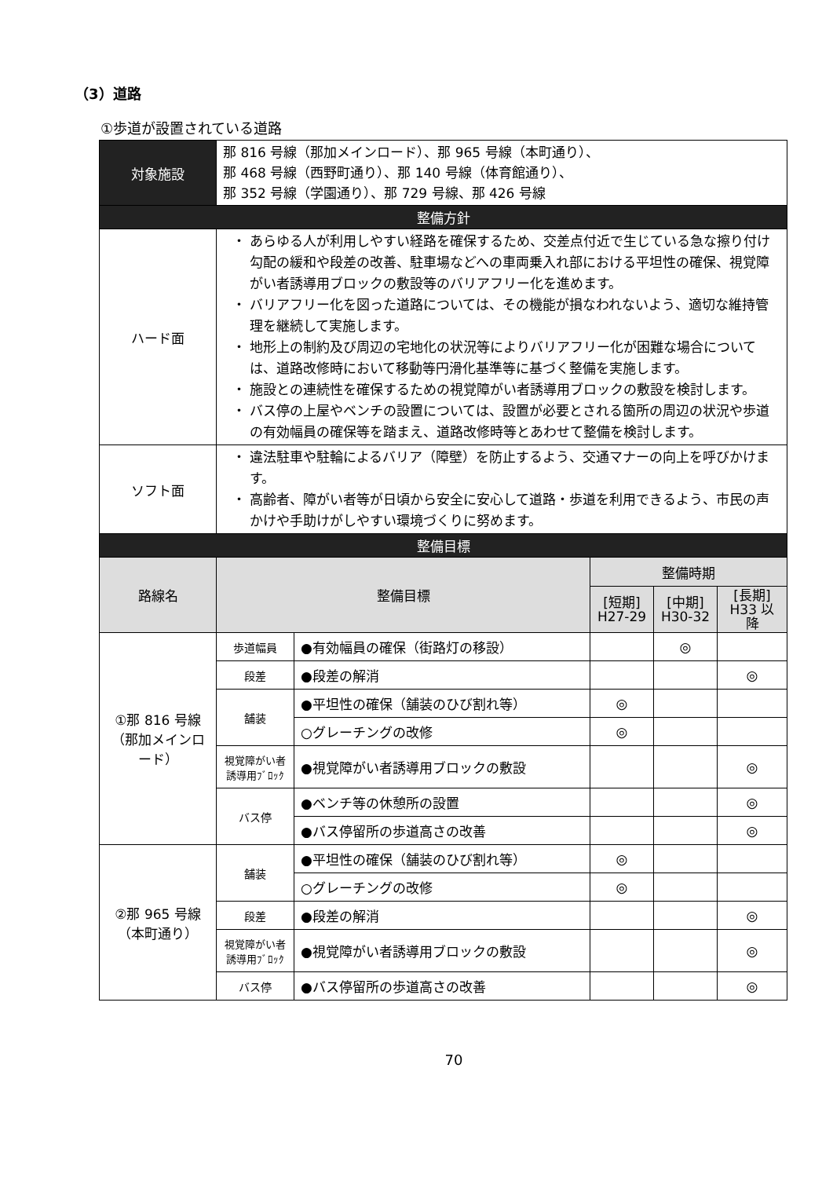（3）道路
①歩道が設置されている道路
| 対象施設 | 那 816 号線（那加メインロード）、那 965 号線（本町通り）、 那 468 号線（西野町通り）、那 140 号線（体育館通り）、 那 352 号線（学園通り）、那 729 号線、那 426 号線 | | | | |
| 整備方針 | | | | | |
| ハード面 | ・ あらゆる人が利用しやすい経路を確保するため、交差点付近で生じている急な擦り付け勾配の緩和や段差の改善、駐車場などへの車両乗入れ部における平坦性の確保、視覚障がい者誘導用ブロックの敷設等のバリアフリー化を進めます。 ・ バリアフリー化を図った道路については、その機能が損なわれないよう、適切な維持管理を継続して実施します。 ・ 地形上の制約及び周辺の宅地化の状況等によりバリアフリー化が困難な場合については、道路改修時において移動等円滑化基準等に基づく整備を実施します。 ・ 施設との連続性を確保するための視覚障がい者誘導用ブロックの敷設を検討します。 ・ バス停の上屋やベンチの設置については、設置が必要とされる箇所の周辺の状況や歩道の有効幅員の確保等を踏まえ、道路改修時等とあわせて整備を検討します。 | | | | |
| ソフト面 | ・ 違法駐車や駐輪によるバリア（障壁）を防止するよう、交通マナーの向上を呼びかけます。 ・ 高齢者、障がい者等が日頃から安全に安心して道路・歩道を利用できるよう、市民の声かけや手助けがしやすい環境づくりに努めます。 | | | | |
| 整備目標 | | | | | |
| 路線名 | 整備目標 | | 整備時期 | | |
| | | | [短期] H27-29 | [中期] H30-32 | [長期] H33 以降 |
| ①那 816 号線 （那加メインロード） | 歩道幅員 | ●有効幅員の確保（街路灯の移設） | | ◎ | |
| | 段差 | ●段差の解消 | | | ◎ |
| | 舗装 | ●平坦性の確保（舗装のひび割れ等） | ◎ | | |
| | | ○グレーチングの改修 | ◎ | | |
| | 視覚障がい者 誘導用ﾌﾞﾛｯｸ | ●視覚障がい者誘導用ブロックの敷設 | | | ◎ |
| | バス停 | ●ベンチ等の休憩所の設置 | | | ◎ |
| | | ●バス停留所の歩道高さの改善 | | | ◎ |
| ②那 965 号線 （本町通り） | 舗装 | ●平坦性の確保（舗装のひび割れ等） | ◎ | | |
| | | ○グレーチングの改修 | ◎ | | |
| | 段差 | ●段差の解消 | | | ◎ |
| | 視覚障がい者 誘導用ﾌﾞﾛｯｸ | ●視覚障がい者誘導用ブロックの敷設 | | | ◎ |
| | バス停 | ●バス停留所の歩道高さの改善 | | | ◎ |
70